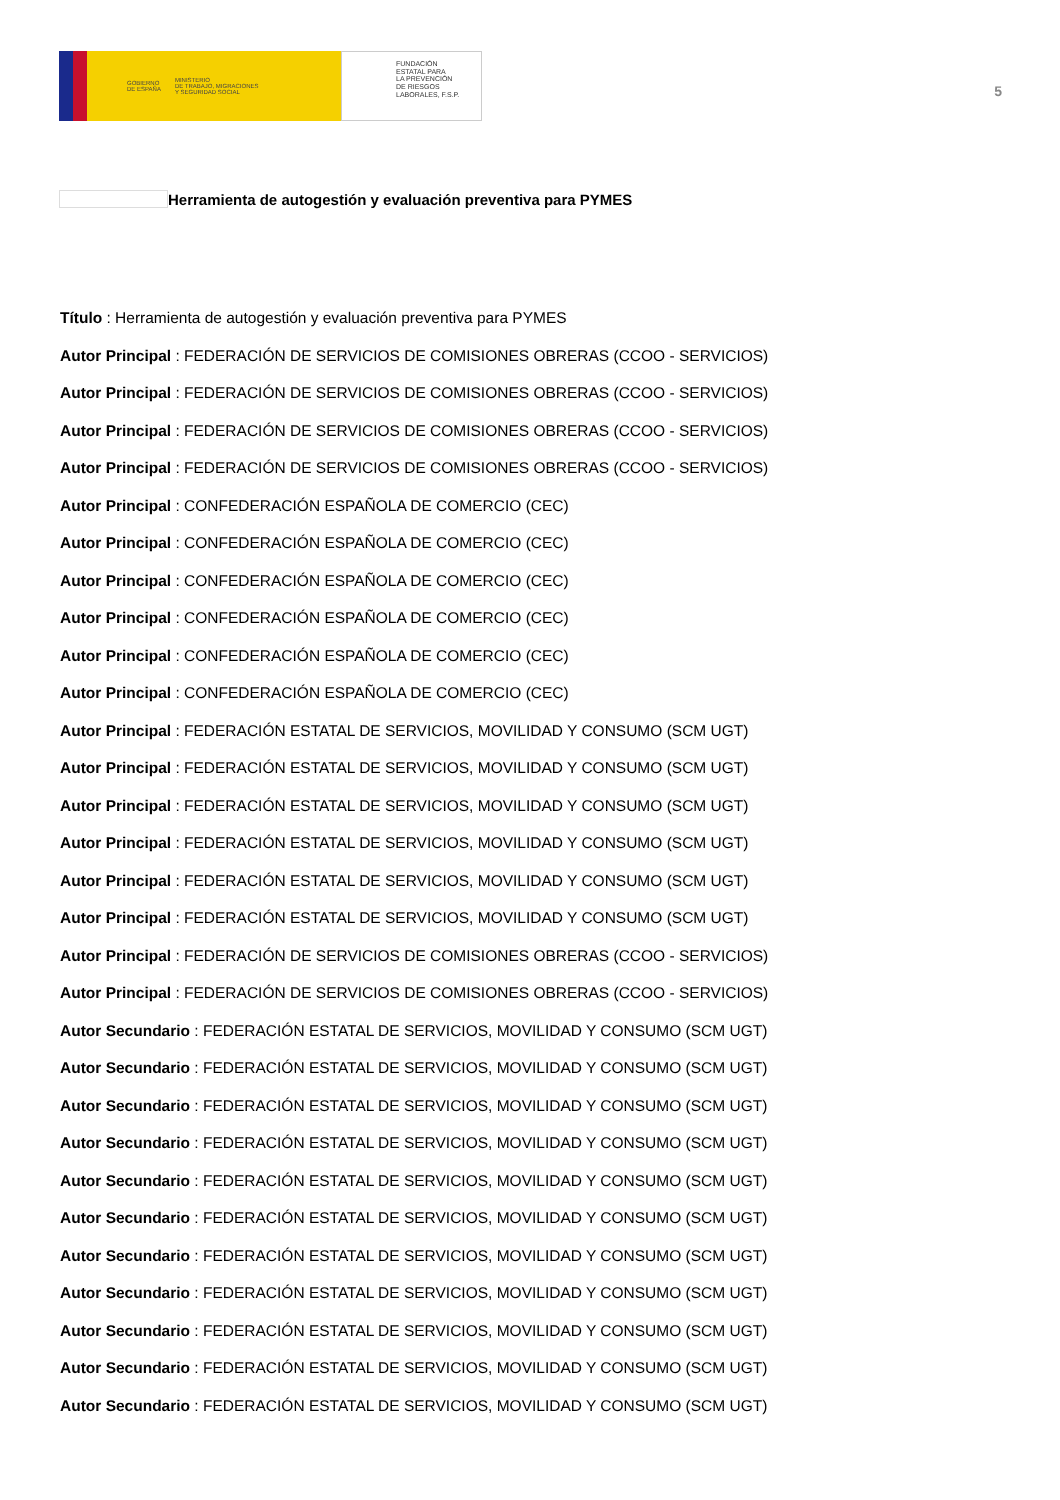GOBIERNO
DE ESPAÑA MINISTERIO
DE TRABAJO, MIGRACIONES
Y SEGURIDAD SOCIAL
FUNDACIÓN
ESTATAL PARA
LA PREVENCIÓN
DE RIESGOS
LABORALES, F.S.P.
5
Herramienta de autogestión y evaluación preventiva para PYMES
Título : Herramienta de autogestión y evaluación preventiva para PYMES
Autor Principal : FEDERACIÓN DE SERVICIOS DE COMISIONES OBRERAS (CCOO - SERVICIOS)
Autor Principal : FEDERACIÓN DE SERVICIOS DE COMISIONES OBRERAS (CCOO - SERVICIOS)
Autor Principal : FEDERACIÓN DE SERVICIOS DE COMISIONES OBRERAS (CCOO - SERVICIOS)
Autor Principal : FEDERACIÓN DE SERVICIOS DE COMISIONES OBRERAS (CCOO - SERVICIOS)
Autor Principal : CONFEDERACIÓN ESPAÑOLA DE COMERCIO (CEC)
Autor Principal : CONFEDERACIÓN ESPAÑOLA DE COMERCIO (CEC)
Autor Principal : CONFEDERACIÓN ESPAÑOLA DE COMERCIO (CEC)
Autor Principal : CONFEDERACIÓN ESPAÑOLA DE COMERCIO (CEC)
Autor Principal : CONFEDERACIÓN ESPAÑOLA DE COMERCIO (CEC)
Autor Principal : CONFEDERACIÓN ESPAÑOLA DE COMERCIO (CEC)
Autor Principal : FEDERACIÓN ESTATAL DE SERVICIOS, MOVILIDAD Y CONSUMO (SCM UGT)
Autor Principal : FEDERACIÓN ESTATAL DE SERVICIOS, MOVILIDAD Y CONSUMO (SCM UGT)
Autor Principal : FEDERACIÓN ESTATAL DE SERVICIOS, MOVILIDAD Y CONSUMO (SCM UGT)
Autor Principal : FEDERACIÓN ESTATAL DE SERVICIOS, MOVILIDAD Y CONSUMO (SCM UGT)
Autor Principal : FEDERACIÓN ESTATAL DE SERVICIOS, MOVILIDAD Y CONSUMO (SCM UGT)
Autor Principal : FEDERACIÓN ESTATAL DE SERVICIOS, MOVILIDAD Y CONSUMO (SCM UGT)
Autor Principal : FEDERACIÓN DE SERVICIOS DE COMISIONES OBRERAS (CCOO - SERVICIOS)
Autor Principal : FEDERACIÓN DE SERVICIOS DE COMISIONES OBRERAS (CCOO - SERVICIOS)
Autor Secundario : FEDERACIÓN ESTATAL DE SERVICIOS, MOVILIDAD Y CONSUMO (SCM UGT)
Autor Secundario : FEDERACIÓN ESTATAL DE SERVICIOS, MOVILIDAD Y CONSUMO (SCM UGT)
Autor Secundario : FEDERACIÓN ESTATAL DE SERVICIOS, MOVILIDAD Y CONSUMO (SCM UGT)
Autor Secundario : FEDERACIÓN ESTATAL DE SERVICIOS, MOVILIDAD Y CONSUMO (SCM UGT)
Autor Secundario : FEDERACIÓN ESTATAL DE SERVICIOS, MOVILIDAD Y CONSUMO (SCM UGT)
Autor Secundario : FEDERACIÓN ESTATAL DE SERVICIOS, MOVILIDAD Y CONSUMO (SCM UGT)
Autor Secundario : FEDERACIÓN ESTATAL DE SERVICIOS, MOVILIDAD Y CONSUMO (SCM UGT)
Autor Secundario : FEDERACIÓN ESTATAL DE SERVICIOS, MOVILIDAD Y CONSUMO (SCM UGT)
Autor Secundario : FEDERACIÓN ESTATAL DE SERVICIOS, MOVILIDAD Y CONSUMO (SCM UGT)
Autor Secundario : FEDERACIÓN ESTATAL DE SERVICIOS, MOVILIDAD Y CONSUMO (SCM UGT)
Autor Secundario : FEDERACIÓN ESTATAL DE SERVICIOS, MOVILIDAD Y CONSUMO (SCM UGT)